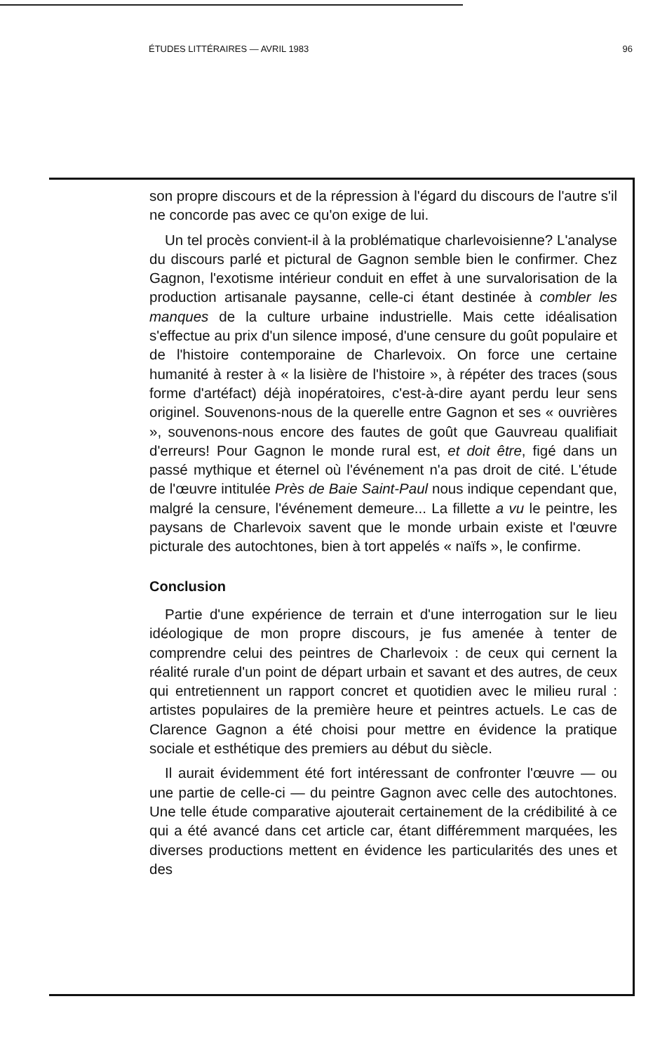ÉTUDES LITTÉRAIRES — AVRIL 1983 96
son propre discours et de la répression à l'égard du discours de l'autre s'il ne concorde pas avec ce qu'on exige de lui.
Un tel procès convient-il à la problématique charlevoisienne? L'analyse du discours parlé et pictural de Gagnon semble bien le confirmer. Chez Gagnon, l'exotisme intérieur conduit en effet à une survalorisation de la production artisanale paysanne, celle-ci étant destinée à combler les manques de la culture urbaine industrielle. Mais cette idéalisation s'effectue au prix d'un silence imposé, d'une censure du goût populaire et de l'histoire contemporaine de Charlevoix. On force une certaine humanité à rester à « la lisière de l'histoire », à répéter des traces (sous forme d'artéfact) déjà inopératoires, c'est-à-dire ayant perdu leur sens originel. Souvenons-nous de la querelle entre Gagnon et ses « ouvrières », souvenons-nous encore des fautes de goût que Gauvreau qualifiait d'erreurs! Pour Gagnon le monde rural est, et doit être, figé dans un passé mythique et éternel où l'événement n'a pas droit de cité. L'étude de l'œuvre intitulée Près de Baie Saint-Paul nous indique cependant que, malgré la censure, l'événement demeure... La fillette a vu le peintre, les paysans de Charlevoix savent que le monde urbain existe et l'œuvre picturale des autochtones, bien à tort appelés « naïfs », le confirme.
Conclusion
Partie d'une expérience de terrain et d'une interrogation sur le lieu idéologique de mon propre discours, je fus amenée à tenter de comprendre celui des peintres de Charlevoix : de ceux qui cernent la réalité rurale d'un point de départ urbain et savant et des autres, de ceux qui entretiennent un rapport concret et quotidien avec le milieu rural : artistes populaires de la première heure et peintres actuels. Le cas de Clarence Gagnon a été choisi pour mettre en évidence la pratique sociale et esthétique des premiers au début du siècle.
Il aurait évidemment été fort intéressant de confronter l'œuvre — ou une partie de celle-ci — du peintre Gagnon avec celle des autochtones. Une telle étude comparative ajouterait certainement de la crédibilité à ce qui a été avancé dans cet article car, étant différemment marquées, les diverses productions mettent en évidence les particularités des unes et des